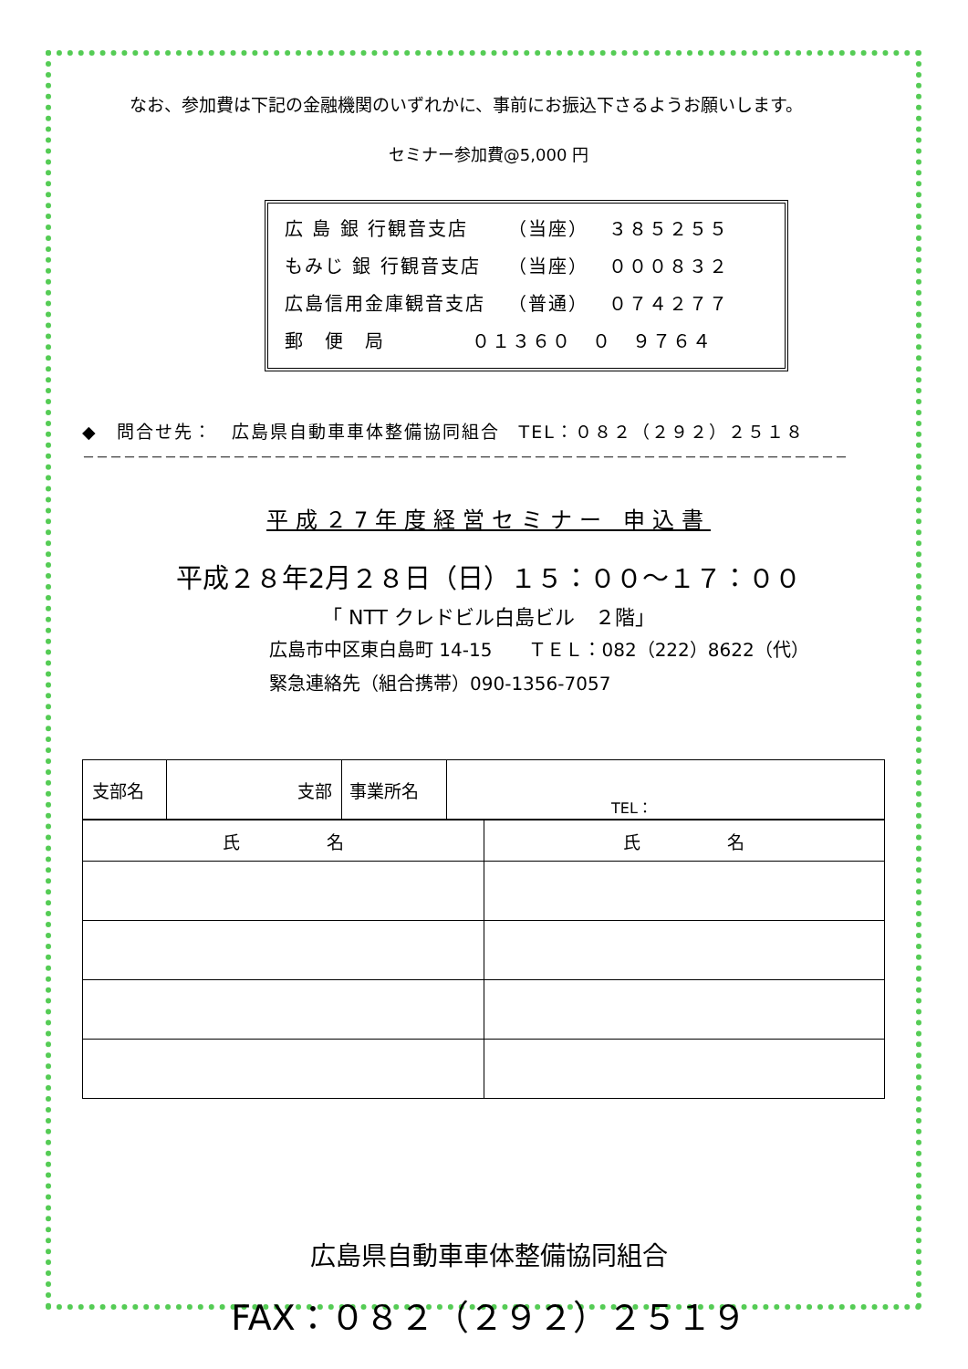なお、参加費は下記の金融機関のいずれかに、事前にお振込下さるようお願いします。
セミナー参加費@5,000 円
広 島 銀 行観音支店 （当座） ３８５２５５
もみじ 銀 行観音支店 （当座） ０００８３２
広島信用金庫観音支店 （普通） ０７４２７７
郵　便　局 ０１３６０　０　９７６４
◆　問合せ先：　広島県自動車車体整備協同組合　TEL：０８２（２９２）２５１８
－－－－－－－－－－－－－－－－－－－－－－－－－－－－－－－－－－－－－－－－－－－－－－－－－－－－－－－－
平成２7年度経営セミナー 申込書
平成２８年2月２８日（日）１５：００～１７：００
「 NTT クレドビル白島ビル　２階」
広島市中区東白島町 14-15　　ＴＥＬ：082（222）8622（代）
緊急連絡先（組合携帯）090-1356-7057
| 支部名 | 支部 | 事業所名 | TEL： |
| 氏 名 | 氏 名 |
広島県自動車車体整備協同組合
FAX：０８２（２９２）２５１９